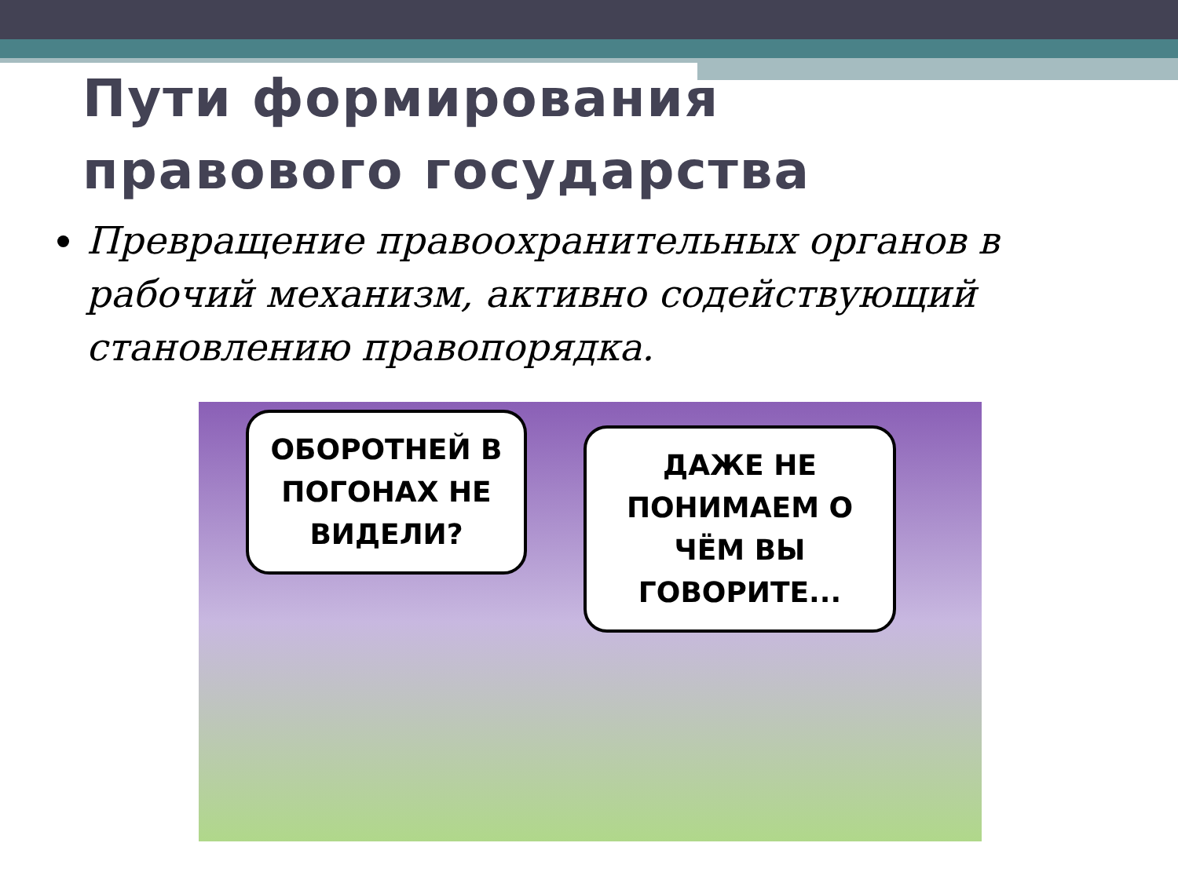Пути формирования
правового государства
Превращение правоохранительных органов в рабочий механизм, активно содействующий становлению правопорядка.
ОБОРОТНЕЙ В ПОГОНАХ НЕ ВИДЕЛИ?
ДАЖЕ НЕ ПОНИМАЕМ О ЧЁМ ВЫ ГОВОРИТЕ...